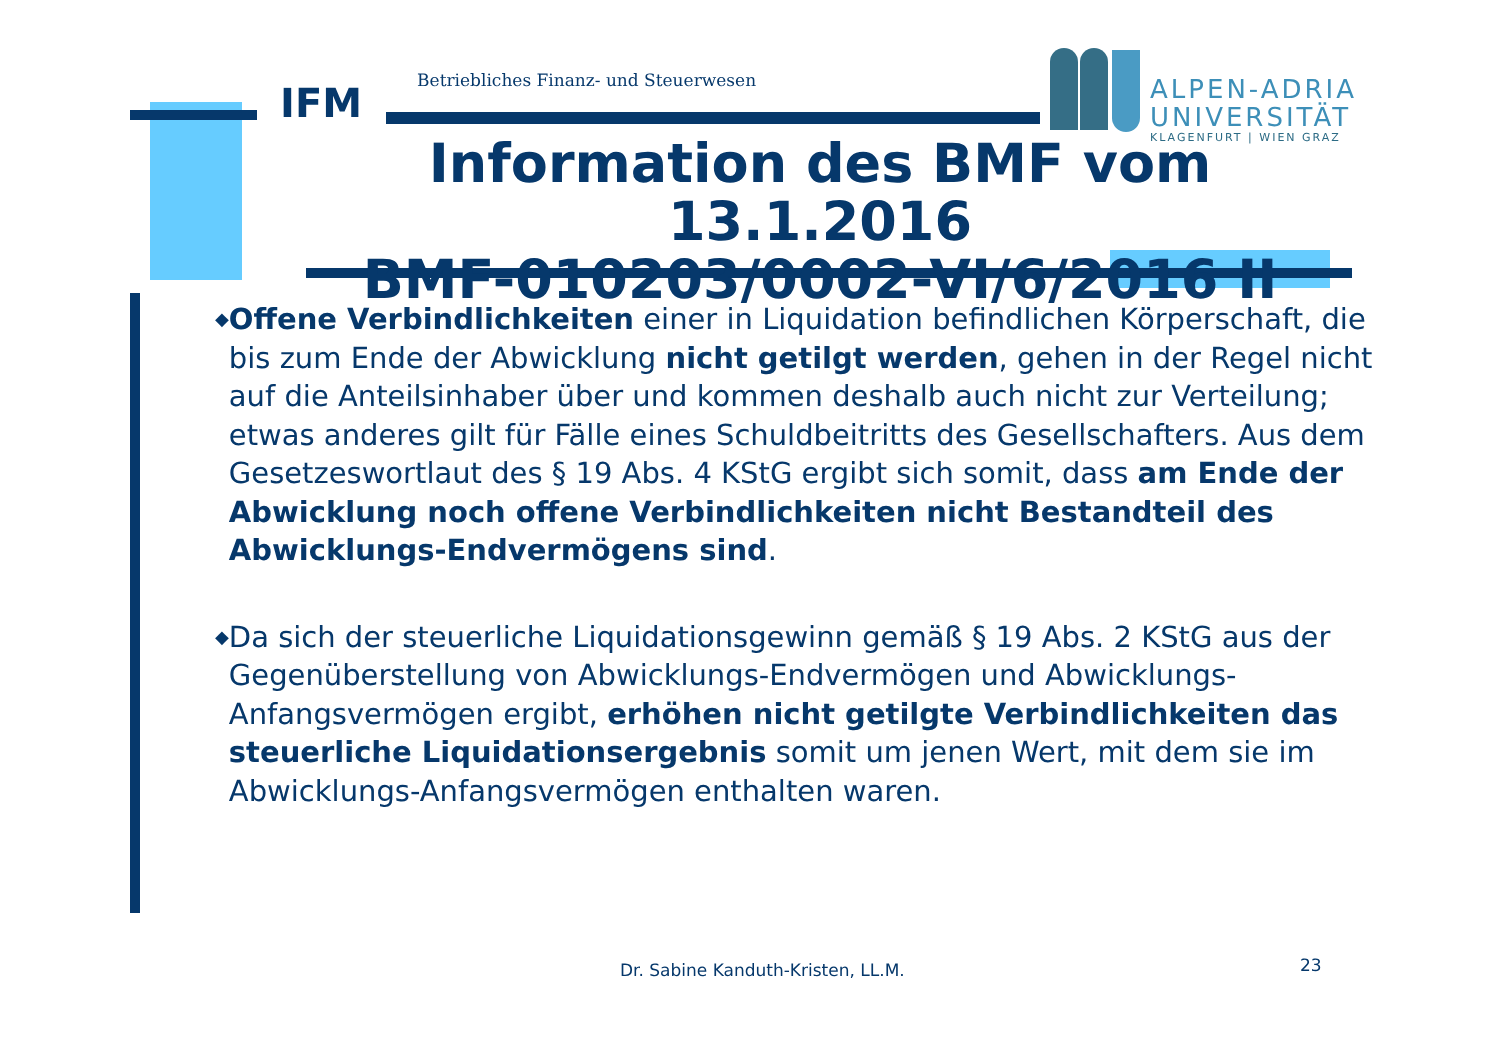IFM Betriebliches Finanz- und Steuerwesen
ALPEN-ADRIA
UNIVERSITÄT
KLAGENFURT | WIEN GRAZ
Information des BMF vom 13.1.2016
BMF-010203/0002-VI/6/2016 II
◆
Offene Verbindlichkeiten einer in Liquidation befindlichen Körperschaft, die bis zum Ende der Abwicklung nicht getilgt werden, gehen in der Regel nicht auf die Anteilsinhaber über und kommen deshalb auch nicht zur Verteilung; etwas anderes gilt für Fälle eines Schuldbeitritts des Gesellschafters. Aus dem Gesetzeswortlaut des § 19 Abs. 4 KStG ergibt sich somit, dass am Ende der Abwicklung noch offene Verbindlichkeiten nicht Bestandteil des Abwicklungs-Endvermögens sind.
◆
Da sich der steuerliche Liquidationsgewinn gemäß § 19 Abs. 2 KStG aus der Gegenüberstellung von Abwicklungs-Endvermögen und Abwicklungs-Anfangsvermögen ergibt, erhöhen nicht getilgte Verbindlichkeiten das steuerliche Liquidationsergebnis somit um jenen Wert, mit dem sie im Abwicklungs-Anfangsvermögen enthalten waren.
Dr. Sabine Kanduth-Kristen, LL.M.
23